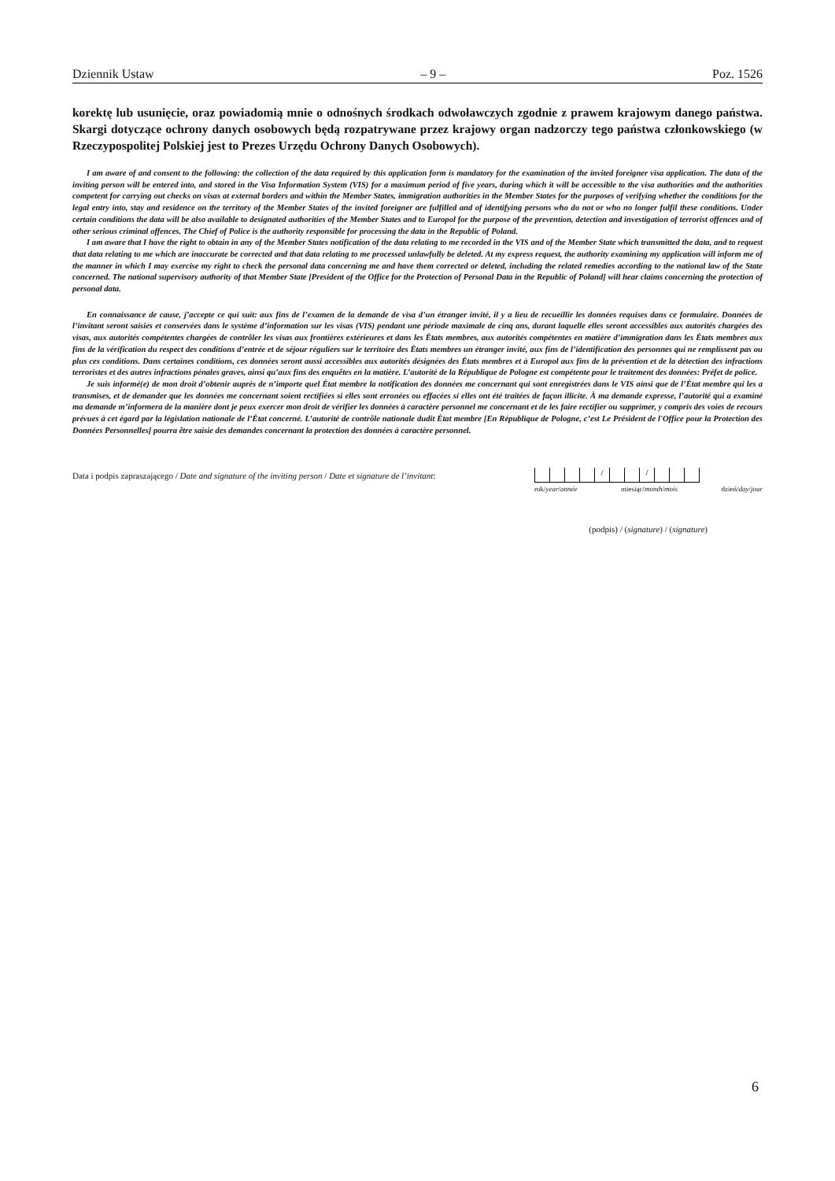Dziennik Ustaw – 9 – Poz. 1526
korektę lub usunięcie, oraz powiadomią mnie o odnośnych środkach odwoławczych zgodnie z prawem krajowym danego państwa. Skargi dotyczące ochrony danych osobowych będą rozpatrywane przez krajowy organ nadzorczy tego państwa członkowskiego (w Rzeczypospolitej Polskiej jest to Prezes Urzędu Ochrony Danych Osobowych).
I am aware of and consent to the following: the collection of the data required by this application form is mandatory for the examination of the invited foreigner visa application. The data of the inviting person will be entered into, and stored in the Visa Information System (VIS) for a maximum period of five years, during which it will be accessible to the visa authorities and the authorities competent for carrying out checks on visas at external borders and within the Member States, immigration authorities in the Member States for the purposes of verifying whether the conditions for the legal entry into, stay and residence on the territory of the Member States of the invited foreigner are fulfilled and of identifying persons who do not or who no longer fulfil these conditions. Under certain conditions the data will be also available to designated authorities of the Member States and to Europol for the purpose of the prevention, detection and investigation of terrorist offences and of other serious criminal offences. The Chief of Police is the authority responsible for processing the data in the Republic of Poland.
I am aware that I have the right to obtain in any of the Member States notification of the data relating to me recorded in the VIS and of the Member State which transmitted the data, and to request that data relating to me which are inaccurate be corrected and that data relating to me processed unlawfully be deleted. At my express request, the authority examining my application will inform me of the manner in which I may exercise my right to check the personal data concerning me and have them corrected or deleted, including the related remedies according to the national law of the State concerned. The national supervisory authority of that Member State [President of the Office for the Protection of Personal Data in the Republic of Poland] will hear claims concerning the protection of personal data.
En connaissance de cause, j’accepte ce qui suit: aux fins de l’examen de la demande de visa d’un étranger invité, il y a lieu de recueillir les données requises dans ce formulaire. Données de l’invitant seront saisies et conservées dans le système d’information sur les visas (VIS) pendant une période maximale de cinq ans, durant laquelle elles seront accessibles aux autorités chargées des visas, aux autorités compétentes chargées de contrôler les visas aux frontières extérieures et dans les États membres, aux autorités compétentes en matière d’immigration dans les États membres aux fins de la vérification du respect des conditions d’entrée et de séjour réguliers sur le territoire des États membres un étranger invité, aux fins de l’identification des personnes qui ne remplissent pas ou plus ces conditions. Dans certaines conditions, ces données seront aussi accessibles aux autorités désignées des États membres et à Europol aux fins de la prévention et de la détection des infractions terroristes et des autres infractions pénales graves, ainsi qu’aux fins des enquêtes en la matière. L’autorité de la République de Pologne est compétente pour le traitement des données: Préfet de police.
Je suis informé(e) de mon droit d’obtenir auprès de n’importe quel État membre la notification des données me concernant qui sont enregistrées dans le VIS ainsi que de l’État membre qui les a transmises, et de demander que les données me concernant soient rectifiées si elles sont erronées ou effacées si elles ont été traitées de façon illicite. À ma demande expresse, l’autorité qui a examiné ma demande m’informera de la manière dont je peux exercer mon droit de vérifier les données à caractère personnel me concernant et de les faire rectifier ou supprimer, y compris des voies de recours prévues à cet égard par la législation nationale de l’État concerné. L’autorité de contrôle nationale dudit État membre [En République de Pologne, c’est Le Président de l'Office pour la Protection des Données Personnelles] pourra être saisie des demandes concernant la protection des données à caractère personnel.
Data i podpis zapraszającego / Date and signature of the inviting person / Date et signature de l’invitant:
/ /
rok/year/année miesiąc/month/mois dzień/day/jour
(podpis) / (signature) / (signature)
6